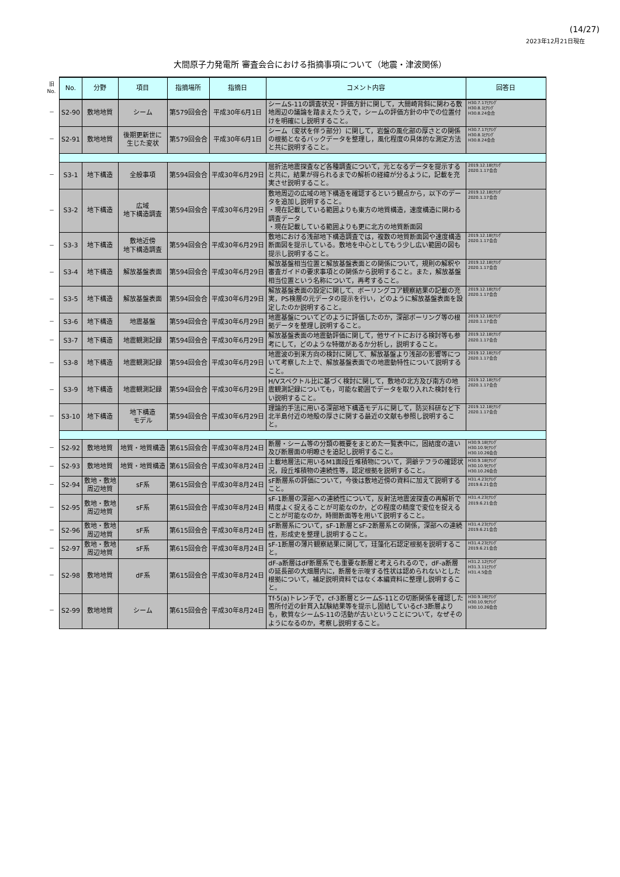(14/27)
2023年12月21日現在
大間原子力発電所 審査会合における指摘事項について（地震・津波関係）
| 旧 No. | No. | 分野 | 項目 | 指摘場所 | 指摘日 | コメント内容 | 回答日 |
| － | S2-90 | 敷地地質 | シーム | 第579回会合 | 平成30年6月1日 | シームS-11の調査状況・評価方針に関して，大間崎背斜に関わる敷地周辺の議論を踏まえたうえで，シームの評価方針の中での位置付けを明確にし説明すること。 | H30.7.17ﾋｱﾘﾝｸﾞ H30.8.1ﾋｱﾘﾝｸﾞ H30.8.24会合 |
| － | S2-91 | 敷地地質 | 後期更新世に 生じた変状 | 第579回会合 | 平成30年6月1日 | シーム（変状を伴う部分）に関して，岩盤の風化部の厚さとの関係の根拠となるバックデータを整理し，風化程度の具体的な測定方法と共に説明すること。 | H30.7.17ﾋｱﾘﾝｸﾞ H30.8.1ﾋｱﾘﾝｸﾞ H30.8.24会合 |
| － | S3-1 | 地下構造 | 全般事項 | 第594回会合 | 平成30年6月29日 | 屈折法地震探査など各種調査について，元となるデータを提示すると共に，結果が得られるまでの解析の経緯が分るように，記載を充実させ説明すること。 | 2019.12.18ﾋｱﾘﾝｸﾞ 2020.1.17会合 |
| － | S3-2 | 地下構造 | 広域 地下構造調査 | 第594回会合 | 平成30年6月29日 | 敷地周辺の広域の地下構造を確認するという観点から，以下のデータを追加し説明すること。 ・現在記載している範囲よりも東方の地質構造，速度構造に関わる調査データ ・現在記載している範囲よりも更に北方の地質断面図 | 2019.12.18ﾋｱﾘﾝｸﾞ 2020.1.17会合 |
| － | S3-3 | 地下構造 | 敷地近傍 地下構造調査 | 第594回会合 | 平成30年6月29日 | 敷地における浅部地下構造調査では，複数の地質断面図や速度構造断面図を提示している。敷地を中心としてもう少し広い範囲の図も提示し説明すること。 | 2019.12.18ﾋｱﾘﾝｸﾞ 2020.1.17会合 |
| － | S3-4 | 地下構造 | 解放基盤表面 | 第594回会合 | 平成30年6月29日 | 解放基盤相当位置と解放基盤表面との関係について，規則の解釈や審査ガイドの要求事項との関係から説明すること。また，解放基盤相当位置という名称について，再考すること。 | 2019.12.18ﾋｱﾘﾝｸﾞ 2020.1.17会合 |
| － | S3-5 | 地下構造 | 解放基盤表面 | 第594回会合 | 平成30年6月29日 | 解放基盤表面の設定に関して、ボーリングコア観察結果の記載の充実，PS検層の元データの提示を行い，どのように解放基盤表面を設定したのか説明すること。 | 2019.12.18ﾋｱﾘﾝｸﾞ 2020.1.17会合 |
| － | S3-6 | 地下構造 | 地震基盤 | 第594回会合 | 平成30年6月29日 | 地震基盤についてどのように評価したのか，深部ボーリング等の根拠データを整理し説明すること。 | 2019.12.18ﾋｱﾘﾝｸﾞ 2020.1.17会合 |
| － | S3-7 | 地下構造 | 地震観測記録 | 第594回会合 | 平成30年6月29日 | 解放基盤表面の地震動評価に関して，他サイトにおける検討等も参考にして，どのような特徴があるか分析し，説明すること。 | 2019.12.18ﾋｱﾘﾝｸﾞ 2020.1.17会合 |
| － | S3-8 | 地下構造 | 地震観測記録 | 第594回会合 | 平成30年6月29日 | 地震波の到来方向の検討に関して、解放基盤より浅部の影響等について考察した上で、解放基盤表面での地震動特性について説明すること。 | 2019.12.18ﾋｱﾘﾝｸﾞ 2020.1.17会合 |
| － | S3-9 | 地下構造 | 地震観測記録 | 第594回会合 | 平成30年6月29日 | H/Vスペクトル比に基づく検討に関して，敷地の北方及び南方の地震観測記録についても，可能な範囲でデータを取り入れた検討を行い説明すること。 | 2019.12.18ﾋｱﾘﾝｸﾞ 2020.1.17会合 |
| － | S3-10 | 地下構造 | 地下構造 モデル | 第594回会合 | 平成30年6月29日 | 理論的手法に用いる深部地下構造モデルに関して，防災科研など下北半島付近の地殻の厚さに関する最近の文献も参照し説明すること。 | 2019.12.18ﾋｱﾘﾝｸﾞ 2020.1.17会合 |
| － | S2-92 | 敷地地質 | 地質・地質構造 | 第615回会合 | 平成30年8月24日 | 断層・シーム等の分類の概要をまとめた一覧表中に，固結度の違い及び断層面の明瞭さを追記し説明すること。 | H30.9.18ﾋｱﾘﾝｸﾞ H30.10.9ﾋｱﾘﾝｸﾞ H30.10.26会合 |
| － | S2-93 | 敷地地質 | 地質・地質構造 | 第615回会合 | 平成30年8月24日 | 上載地層法に用いるM1面段丘堆積物について，洞爺テフラの確認状況，段丘堆積物の連続性等，認定根拠を説明すること。 | H30.9.18ﾋｱﾘﾝｸﾞ H30.10.9ﾋｱﾘﾝｸﾞ H30.10.26会合 |
| － | S2-94 | 敷地・敷地 周辺地質 | sF系 | 第615回会合 | 平成30年8月24日 | sF断層系の評価について，今後は敷地近傍の資料に加えて説明すること。 | H31.4.23ﾋｱﾘﾝｸﾞ 2019.6.21会合 |
| － | S2-95 | 敷地・敷地 周辺地質 | sF系 | 第615回会合 | 平成30年8月24日 | sF-1断層の深部への連続性について，反射法地震波探査の再解析で精度よく捉えることが可能なのか，どの程度の精度で変位を捉えることが可能なのか，時間断面等を用いて説明すること。 | H31.4.23ﾋｱﾘﾝｸﾞ 2019.6.21会合 |
| － | S2-96 | 敷地・敷地 周辺地質 | sF系 | 第615回会合 | 平成30年8月24日 | sF断層系について，sF-1断層とsF-2断層系との関係，深部への連続性，形成史を整理し説明すること。 | H31.4.23ﾋｱﾘﾝｸﾞ 2019.6.21会合 |
| － | S2-97 | 敷地・敷地 周辺地質 | sF系 | 第615回会合 | 平成30年8月24日 | sF-1断層の薄片観察結果に関して，珪藻化石認定根拠を説明すること。 | H31.4.23ﾋｱﾘﾝｸﾞ 2019.6.21会合 |
| － | S2-98 | 敷地地質 | dF系 | 第615回会合 | 平成30年8月24日 | dF-a断層はdF断層系でも重要な断層と考えられるので，dF-a断層の延長部の大畑層内に，断層を示唆する性状は認められないとした根拠について，補足説明資料ではなく本編資料に整理し説明すること。 | H31.2.12ﾋｱﾘﾝｸﾞ H31.3.11ﾋｱﾘﾝｸﾞ H31.4.5会合 |
| － | S2-99 | 敷地地質 | シーム | 第615回会合 | 平成30年8月24日 | Tf-5(a)トレンチで，cf-3断層とシームS-11との切断関係を確認した箇所付近の針貫入試験結果等を提示し固結しているcf-3断層よりも，軟質なシームS-11の活動が古いということについて，なぜそのようになるのか，考察し説明すること。 | H30.9.18ﾋｱﾘﾝｸﾞ H30.10.9ﾋｱﾘﾝｸﾞ H30.10.26会合 |